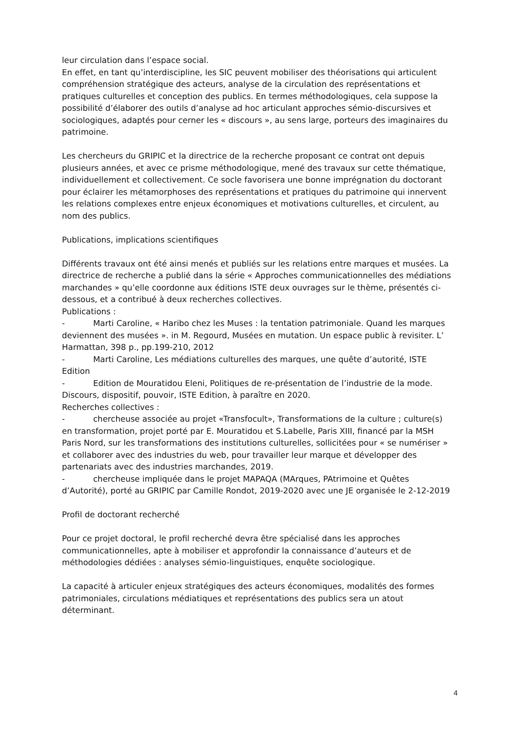leur circulation dans l’espace social.
En effet, en tant qu’interdiscipline, les SIC peuvent mobiliser des théorisations qui articulent compréhension stratégique des acteurs, analyse de la circulation des représentations et pratiques culturelles et conception des publics. En termes méthodologiques, cela suppose la possibilité d’élaborer des outils d’analyse ad hoc articulant approches sémio-discursives et sociologiques, adaptés pour cerner les « discours », au sens large, porteurs des imaginaires du patrimoine.
Les chercheurs du GRIPIC et la directrice de la recherche proposant ce contrat ont depuis plusieurs années, et avec ce prisme méthodologique, mené des travaux sur cette thématique, individuellement et collectivement. Ce socle favorisera une bonne imprégnation du doctorant pour éclairer les métamorphoses des représentations et pratiques du patrimoine qui innervent les relations complexes entre enjeux économiques et motivations culturelles, et circulent, au nom des publics.
Publications, implications scientifiques
Différents travaux ont été ainsi menés et publiés sur les relations entre marques et musées. La directrice de recherche a publié dans la série « Approches communicationnelles des médiations marchandes » qu’elle coordonne aux éditions ISTE deux ouvrages sur le thème, présentés ci-dessous, et a contribué à deux recherches collectives.
Publications :
- Marti Caroline, « Haribo chez les Muses : la tentation patrimoniale. Quand les marques deviennent des musées ». in M. Regourd, Musées en mutation. Un espace public à revisiter. L’ Harmattan, 398 p., pp.199-210, 2012
- Marti Caroline, Les médiations culturelles des marques, une quête d’autorité, ISTE Edition
- Edition de Mouratidou Eleni, Politiques de re-présentation de l’industrie de la mode. Discours, dispositif, pouvoir, ISTE Edition, à paraître en 2020.
Recherches collectives :
- chercheuse associée au projet «Transfocult», Transformations de la culture ; culture(s) en transformation, projet porté par E. Mouratidou et S.Labelle, Paris XIII, financé par la MSH Paris Nord, sur les transformations des institutions culturelles, sollicitées pour « se numériser » et collaborer avec des industries du web, pour travailler leur marque et développer des partenariats avec des industries marchandes, 2019.
- chercheuse impliquée dans le projet MAPAQA (MArques, PAtrimoine et Quêtes d’Autorité), porté au GRIPIC par Camille Rondot, 2019-2020 avec une JE organisée le 2-12-2019
Profil de doctorant recherché
Pour ce projet doctoral, le profil recherché devra être spécialisé dans les approches communicationnelles, apte à mobiliser et approfondir la connaissance d’auteurs et de méthodologies dédiées : analyses sémio-linguistiques, enquête sociologique.
La capacité à articuler enjeux stratégiques des acteurs économiques, modalités des formes patrimoniales, circulations médiatiques et représentations des publics sera un atout déterminant.
4